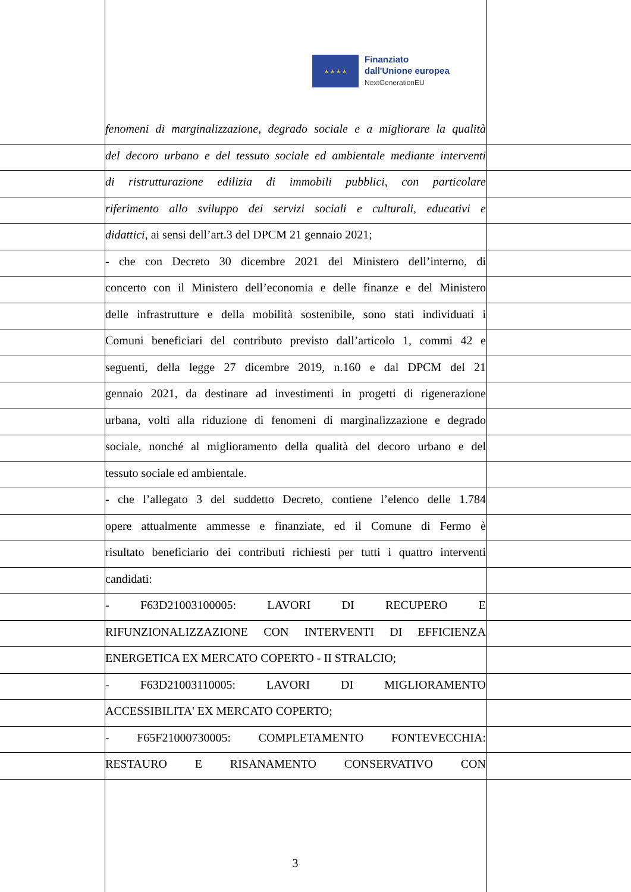★ ★ ★ ★
Finanziato
dall'Unione europea
NextGenerationEU
fenomeni di marginalizzazione, degrado sociale e a migliorare la qualità
del decoro urbano e del tessuto sociale ed ambientale mediante interventi
di ristrutturazione edilizia di immobili pubblici, con particolare
riferimento allo sviluppo dei servizi sociali e culturali, educativi e
didattici, ai sensi dell’art.3 del DPCM 21 gennaio 2021;
- che con Decreto 30 dicembre 2021 del Ministero dell’interno, di
concerto con il Ministero dell’economia e delle finanze e del Ministero
delle infrastrutture e della mobilità sostenibile, sono stati individuati i
Comuni beneficiari del contributo previsto dall’articolo 1, commi 42 e
seguenti, della legge 27 dicembre 2019, n.160 e dal DPCM del 21
gennaio 2021, da destinare ad investimenti in progetti di rigenerazione
urbana, volti alla riduzione di fenomeni di marginalizzazione e degrado
sociale, nonché al miglioramento della qualità del decoro urbano e del
tessuto sociale ed ambientale.
- che l’allegato 3 del suddetto Decreto, contiene l’elenco delle 1.784
opere attualmente ammesse e finanziate, ed il Comune di Fermo è
risultato beneficiario dei contributi richiesti per tutti i quattro interventi
candidati:
- F63D21003100005: LAVORI DI RECUPERO E
RIFUNZIONALIZZAZIONE CON INTERVENTI DI EFFICIENZA
ENERGETICA EX MERCATO COPERTO - II STRALCIO;
- F63D21003110005: LAVORI DI MIGLIORAMENTO
ACCESSIBILITA' EX MERCATO COPERTO;
- F65F21000730005: COMPLETAMENTO FONTEVECCHIA:
RESTAURO E RISANAMENTO CONSERVATIVO CON
3